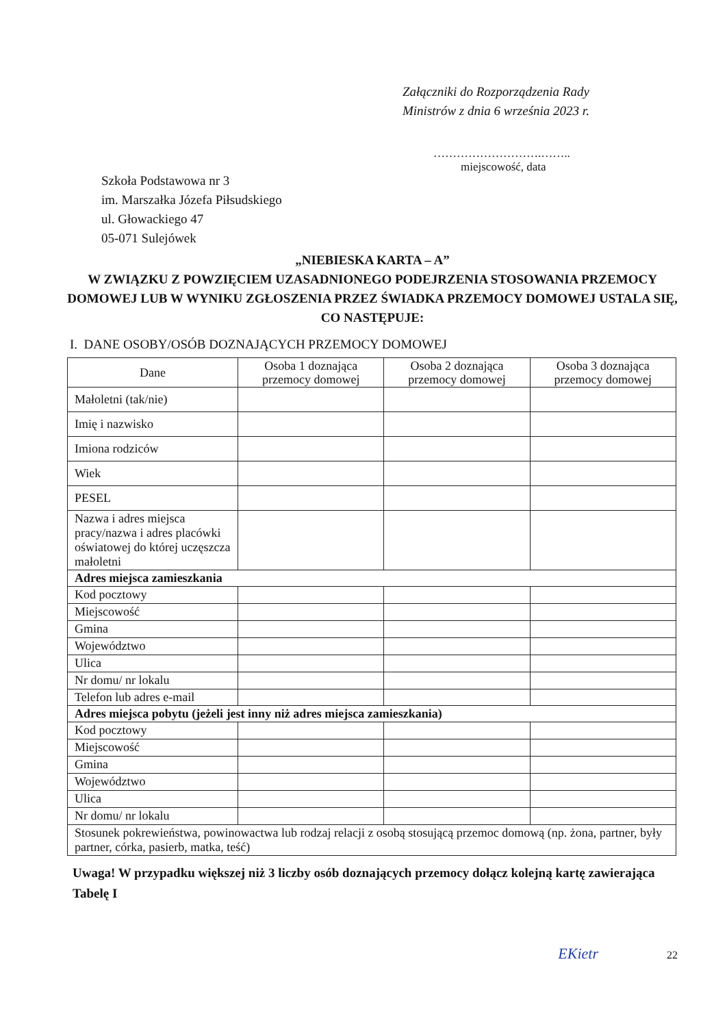Załączniki do Rozporządzenia Rady
Ministrów z dnia 6 września 2023 r.
……………………….……..
miejscowość, data
Szkoła Podstawowa nr 3
im. Marszałka Józefa Piłsudskiego
ul. Głowackiego 47
05-071 Sulejówek
„NIEBIESKA KARTA – A”
W ZWIĄZKU Z POWZIĘCIEM UZASADNIONEGO PODEJRZENIA STOSOWANIA PRZEMOCY DOMOWEJ LUB W WYNIKU ZGŁOSZENIA PRZEZ ŚWIADKA PRZEMOCY DOMOWEJ USTALA SIĘ, CO NASTĘPUJE:
I. DANE OSOBY/OSÓB DOZNAJĄCYCH PRZEMOCY DOMOWEJ
| Dane | Osoba 1 doznająca przemocy domowej | Osoba 2 doznająca przemocy domowej | Osoba 3 doznająca przemocy domowej |
| --- | --- | --- | --- |
| Małoletni (tak/nie) | | | |
| Imię i nazwisko | | | |
| Imiona rodziców | | | |
| Wiek | | | |
| PESEL | | | |
| Nazwa i adres miejsca pracy/nazwa i adres placówki oświatowej do której uczęszcza małoletni | | | |
| Adres miejsca zamieszkania | | | |
| Kod pocztowy | | | |
| Miejscowość | | | |
| Gmina | | | |
| Województwo | | | |
| Ulica | | | |
| Nr domu/ nr lokalu | | | |
| Telefon lub adres e-mail | | | |
| Adres miejsca pobytu (jeżeli jest inny niż adres miejsca zamieszkania) | | | |
| Kod pocztowy | | | |
| Miejscowość | | | |
| Gmina | | | |
| Województwo | | | |
| Ulica | | | |
| Nr domu/ nr lokalu | | | |
| Stosunek pokrewieństwa, powinowactwa lub rodzaj relacji z osobą stosującą przemoc domową (np. żona, partner, były partner, córka, pasierb, matka, teść) | | | |
Uwaga! W przypadku większej niż 3 liczby osób doznających przemocy dołącz kolejną kartę zawierająca Tabelę I
EKietr 22